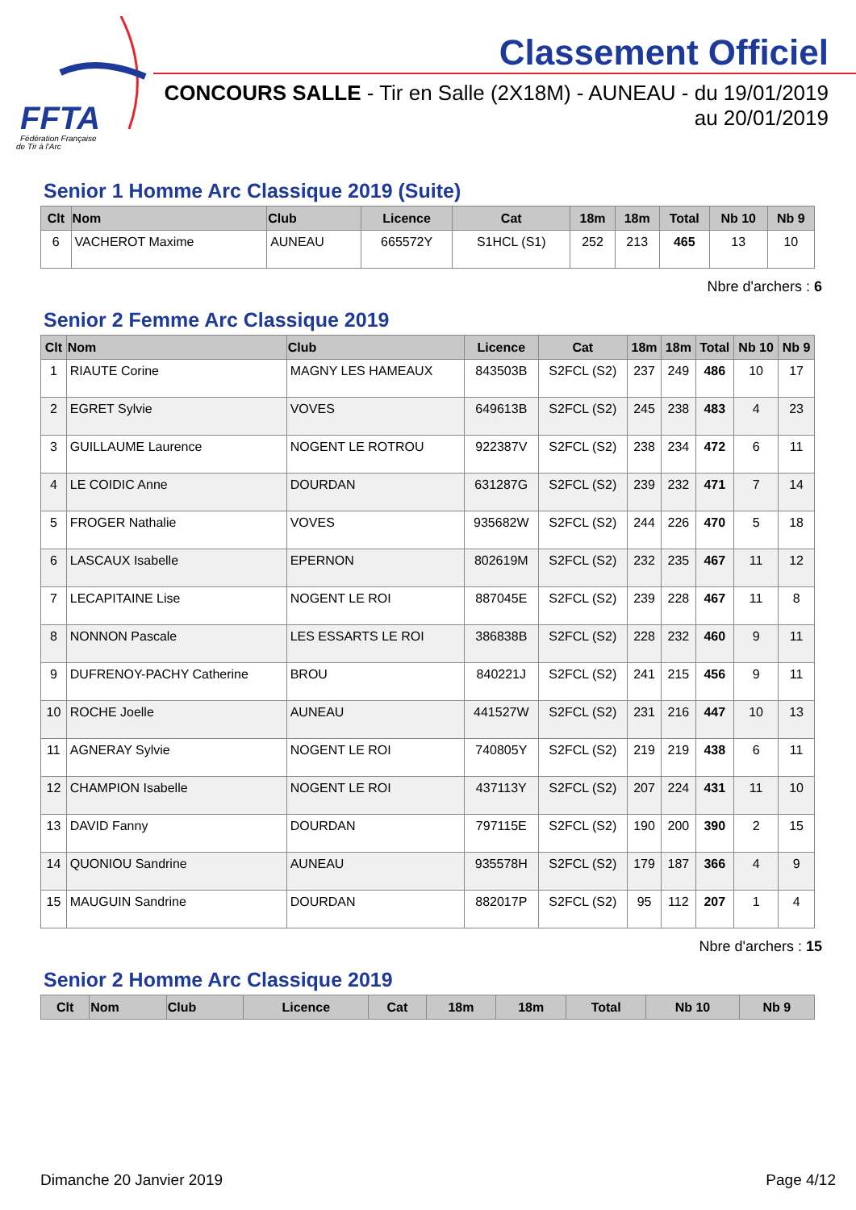FFTA
Fédération Française
de Tir à l'Arc
Classement Officiel
CONCOURS SALLE - Tir en Salle (2X18M) - AUNEAU - du 19/01/2019 au 20/01/2019
Senior 1 Homme Arc Classique 2019 (Suite)
| Clt | Nom | Club | Licence | Cat | 18m | 18m | Total | Nb 10 | Nb 9 |
| --- | --- | --- | --- | --- | --- | --- | --- | --- | --- |
| 6 | VACHEROT Maxime | AUNEAU | 665572Y | S1HCL (S1) | 252 | 213 | 465 | 13 | 10 |
Nbre d'archers : 6
Senior 2 Femme Arc Classique 2019
| Clt | Nom | Club | Licence | Cat | 18m | 18m | Total | Nb 10 | Nb 9 |
| --- | --- | --- | --- | --- | --- | --- | --- | --- | --- |
| 1 | RIAUTE Corine | MAGNY LES HAMEAUX | 843503B | S2FCL (S2) | 237 | 249 | 486 | 10 | 17 |
| 2 | EGRET Sylvie | VOVES | 649613B | S2FCL (S2) | 245 | 238 | 483 | 4 | 23 |
| 3 | GUILLAUME Laurence | NOGENT LE ROTROU | 922387V | S2FCL (S2) | 238 | 234 | 472 | 6 | 11 |
| 4 | LE COIDIC Anne | DOURDAN | 631287G | S2FCL (S2) | 239 | 232 | 471 | 7 | 14 |
| 5 | FROGER Nathalie | VOVES | 935682W | S2FCL (S2) | 244 | 226 | 470 | 5 | 18 |
| 6 | LASCAUX Isabelle | EPERNON | 802619M | S2FCL (S2) | 232 | 235 | 467 | 11 | 12 |
| 7 | LECAPITAINE Lise | NOGENT LE ROI | 887045E | S2FCL (S2) | 239 | 228 | 467 | 11 | 8 |
| 8 | NONNON Pascale | LES ESSARTS LE ROI | 386838B | S2FCL (S2) | 228 | 232 | 460 | 9 | 11 |
| 9 | DUFRENOY-PACHY Catherine | BROU | 840221J | S2FCL (S2) | 241 | 215 | 456 | 9 | 11 |
| 10 | ROCHE Joelle | AUNEAU | 441527W | S2FCL (S2) | 231 | 216 | 447 | 10 | 13 |
| 11 | AGNERAY Sylvie | NOGENT LE ROI | 740805Y | S2FCL (S2) | 219 | 219 | 438 | 6 | 11 |
| 12 | CHAMPION Isabelle | NOGENT LE ROI | 437113Y | S2FCL (S2) | 207 | 224 | 431 | 11 | 10 |
| 13 | DAVID Fanny | DOURDAN | 797115E | S2FCL (S2) | 190 | 200 | 390 | 2 | 15 |
| 14 | QUONIOU Sandrine | AUNEAU | 935578H | S2FCL (S2) | 179 | 187 | 366 | 4 | 9 |
| 15 | MAUGUIN Sandrine | DOURDAN | 882017P | S2FCL (S2) | 95 | 112 | 207 | 1 | 4 |
Nbre d'archers : 15
Senior 2 Homme Arc Classique 2019
| Clt | Nom | Club | Licence | Cat | 18m | 18m | Total | Nb 10 | Nb 9 |
| --- | --- | --- | --- | --- | --- | --- | --- | --- | --- |
Dimanche 20 Janvier 2019 Page 4/12